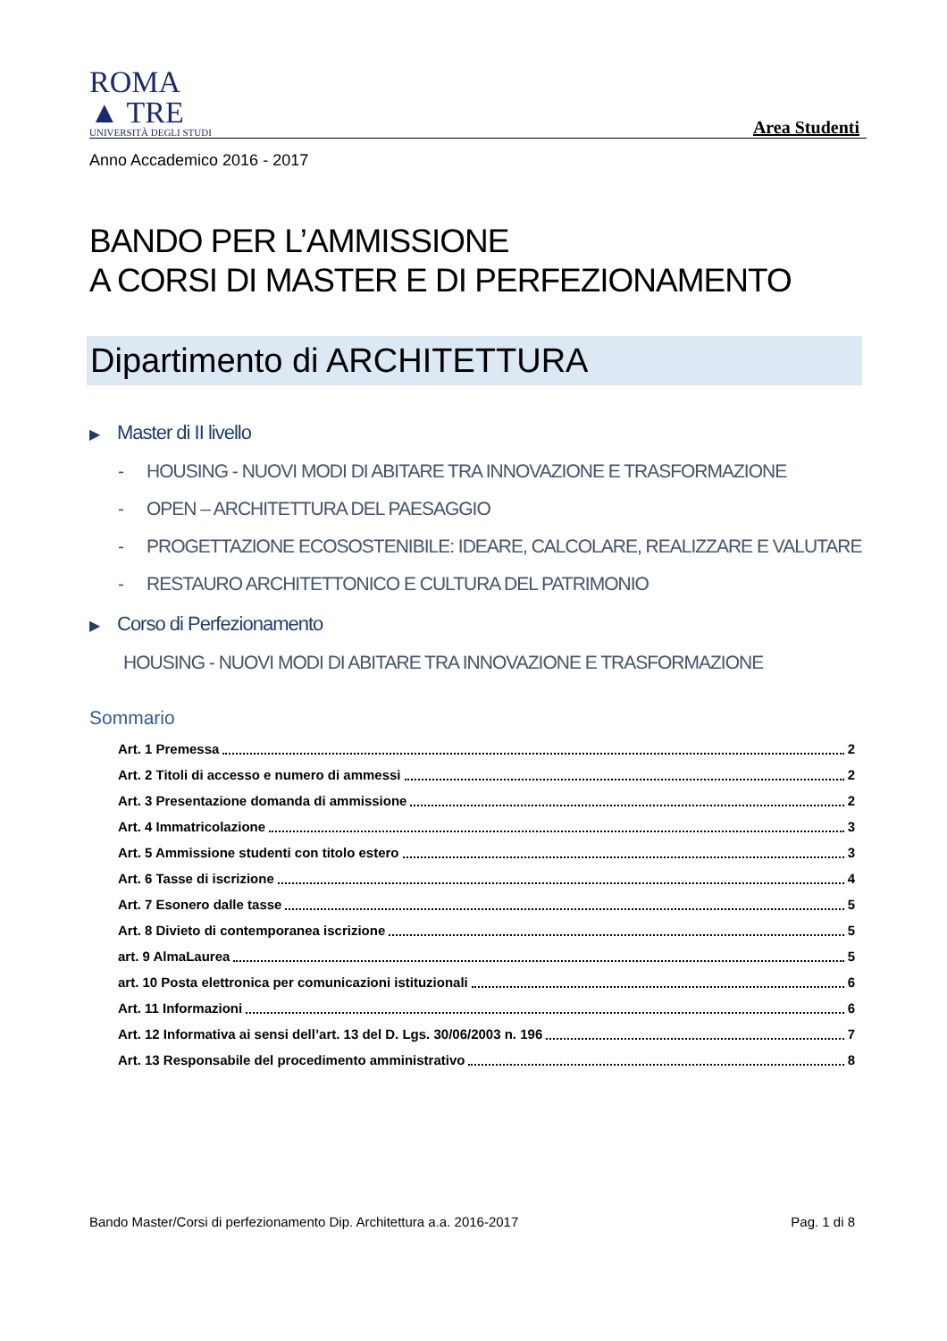ROMA
▲ TRE
UNIVERSITÀ DEGLI STUDI
Area Studenti
Anno Accademico 2016 - 2017
BANDO PER L’AMMISSIONE
A CORSI DI MASTER E DI PERFEZIONAMENTO
Dipartimento di ARCHITETTURA
▶ Master di II livello
- HOUSING - NUOVI MODI DI ABITARE TRA INNOVAZIONE E TRASFORMAZIONE
- OPEN – ARCHITETTURA DEL PAESAGGIO
- PROGETTAZIONE ECOSOSTENIBILE: IDEARE, CALCOLARE, REALIZZARE E VALUTARE
- RESTAURO ARCHITETTONICO E CULTURA DEL PATRIMONIO
▶ Corso di Perfezionamento
HOUSING - NUOVI MODI DI ABITARE TRA INNOVAZIONE E TRASFORMAZIONE
Sommario
Art. 1 Premessa 2
Art. 2 Titoli di accesso e numero di ammessi 2
Art. 3 Presentazione domanda di ammissione 2
Art. 4 Immatricolazione 3
Art. 5 Ammissione studenti con titolo estero 3
Art. 6 Tasse di iscrizione 4
Art. 7 Esonero dalle tasse 5
Art. 8 Divieto di contemporanea iscrizione 5
art. 9 AlmaLaurea 5
art. 10 Posta elettronica per comunicazioni istituzionali 6
Art. 11 Informazioni 6
Art. 12 Informativa ai sensi dell’art. 13 del D. Lgs. 30/06/2003 n. 196 7
Art. 13 Responsabile del procedimento amministrativo 8
Bando Master/Corsi di perfezionamento Dip. Architettura a.a. 2016-2017 Pag. 1 di 8